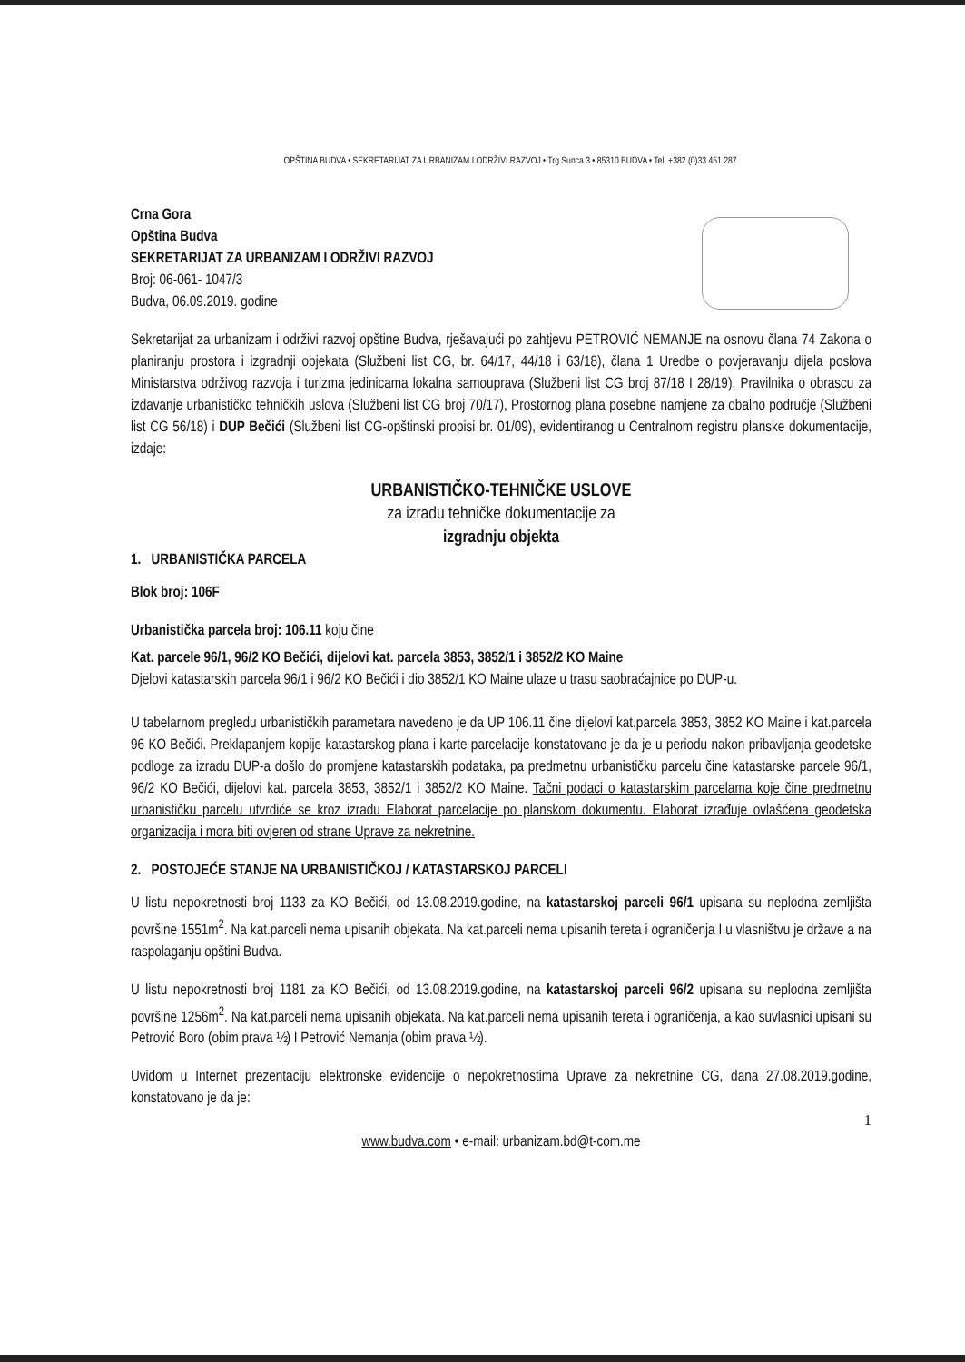OPŠTINA BUDVA • SEKRETARIJAT ZA URBANIZAM I ODRŽIVI RAZVOJ • Trg Sunca 3 • 85310 BUDVA • Tel. +382 (0)33 451 287
Crna Gora
Opština Budva
SEKRETARIJAT ZA URBANIZAM I ODRŽIVI RAZVOJ
Broj: 06-061- 1047/3
Budva, 06.09.2019. godine
Sekretarijat za urbanizam i održivi razvoj opštine Budva, rješavajući po zahtjevu PETROVIĆ NEMANJE na osnovu člana 74 Zakona o planiranju prostora i izgradnji objekata (Službeni list CG, br. 64/17, 44/18 i 63/18), člana 1 Uredbe o povjeravanju dijela poslova Ministarstva održivog razvoja i turizma jedinicama lokalna samouprava (Službeni list CG broj 87/18 I 28/19), Pravilnika o obrascu za izdavanje urbanističko tehničkih uslova (Službeni list CG broj 70/17), Prostornog plana posebne namjene za obalno područje (Službeni list CG 56/18) i DUP Bečići (Službeni list CG-opštinski propisi br. 01/09), evidentiranog u Centralnom registru planske dokumentacije, izdaje:
URBANISTIČKO-TEHNIČKE USLOVE
za izradu tehničke dokumentacije za
izgradnju objekta
1. URBANISTIČKA PARCELA
Blok broj: 106F
Urbanistička parcela broj: 106.11 koju čine
Kat. parcele 96/1, 96/2 KO Bečići, dijelovi kat. parcela 3853, 3852/1 i 3852/2 KO Maine
Djelovi katastarskih parcela 96/1 i 96/2 KO Bečići i dio 3852/1 KO Maine ulaze u trasu saobraćajnice po DUP-u.
U tabelarnom pregledu urbanističkih parametara navedeno je da UP 106.11 čine dijelovi kat.parcela 3853, 3852 KO Maine i kat.parcela 96 KO Bečići. Preklapanjem kopije katastarskog plana i karte parcelacije konstatovano je da je u periodu nakon pribavljanja geodetske podloge za izradu DUP-a došlo do promjene katastarskih podataka, pa predmetnu urbanističku parcelu čine katastarske parcele 96/1, 96/2 KO Bečići, dijelovi kat. parcela 3853, 3852/1 i 3852/2 KO Maine. Tačni podaci o katastarskim parcelama koje čine predmetnu urbanističku parcelu utvrdiće se kroz izradu Elaborat parcelacije po planskom dokumentu. Elaborat izrađuje ovlašćena geodetska organizacija i mora biti ovjeren od strane Uprave za nekretnine.
2. POSTOJEĆE STANJE NA URBANISTIČKOJ / KATASTARSKOJ PARCELI
U listu nepokretnosti broj 1133 za KO Bečići, od 13.08.2019.godine, na katastarskoj parceli 96/1 upisana su neplodna zemljišta površine 1551m<sup>2</sup>. Na kat.parceli nema upisanih objekata. Na kat.parceli nema upisanih tereta i ograničenja I u vlasništvu je države a na raspolaganju opštini Budva.
U listu nepokretnosti broj 1181 za KO Bečići, od 13.08.2019.godine, na katastarskoj parceli 96/2 upisana su neplodna zemljišta površine 1256m<sup>2</sup>. Na kat.parceli nema upisanih objekata. Na kat.parceli nema upisanih tereta i ograničenja, a kao suvlasnici upisani su Petrović Boro (obim prava ½) I Petrović Nemanja (obim prava ½).
Uvidom u Internet prezentaciju elektronske evidencije o nepokretnostima Uprave za nekretnine CG, dana 27.08.2019.godine, konstatovano je da je:
1
www.budva.com • e-mail: urbanizam.bd@t-com.me